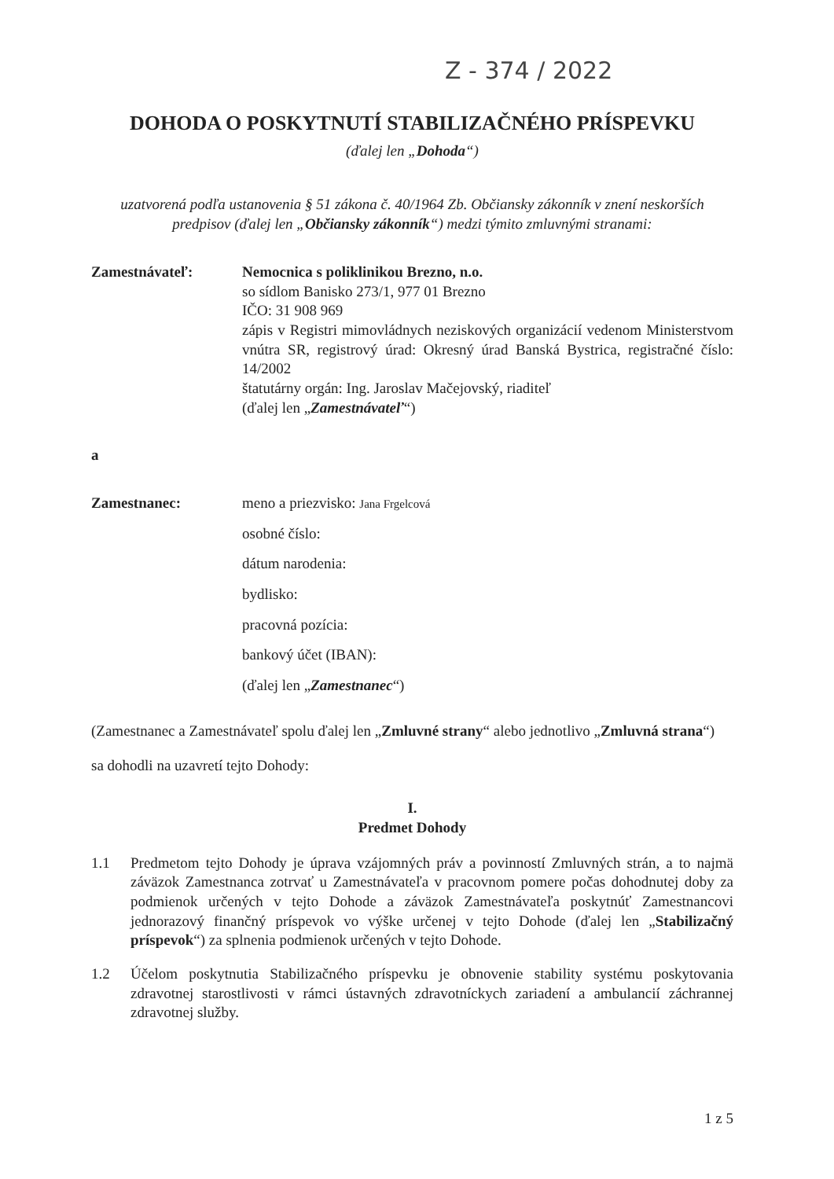Z - 374 / 2022
DOHODA O POSKYTNUTÍ STABILIZAČNÉHO PRÍSPEVKU
(ďalej len „Dohoda“)
uzatvorená podľa ustanovenia § 51 zákona č. 40/1964 Zb. Občiansky zákonník v znení neskorších predpisov (ďalej len „Občiansky zákonník“) medzi týmito zmluvnými stranami:
Zamestnávateľ: Nemocnica s poliklinikou Brezno, n.o.
so sídlom Banisko 273/1, 977 01 Brezno
IČO: 31 908 969
zápis v Registri mimovládnych neziskových organizácií vedenom Ministerstvom vnútra SR, registrový úrad: Okresný úrad Banská Bystrica, registračné číslo: 14/2002
štatutárny orgán: Ing. Jaroslav Mačejovský, riaditeľ
(ďalej len „Zamestnávateľ“)
a
Zamestnanec: meno a priezvisko: Jana Frgelcová
osobné číslo:
dátum narodenia:
bydlisko:
pracovná pozícia:
bankový účet (IBAN):
(ďalej len „Zamestnanec“)
(Zamestnanec a Zamestnávateľ spolu ďalej len „Zmluvné strany“ alebo jednotlivo „Zmluvná strana“)
sa dohodli na uzavretí tejto Dohody:
I.
Predmet Dohody
1.1 Predmetom tejto Dohody je úprava vzájomných práv a povinností Zmluvných strán, a to najmä záväzok Zamestnanca zotrvať u Zamestnávateľa v pracovnom pomere počas dohodnutej doby za podmienok určených v tejto Dohode a záväzok Zamestnávateľa poskytnúť Zamestnancovi jednorazový finančný príspevok vo výške určenej v tejto Dohode (ďalej len „Stabilizačný príspevok“) za splnenia podmienok určených v tejto Dohode.
1.2 Účelom poskytnutia Stabilizačného príspevku je obnovenie stability systému poskytovania zdravotnej starostlivosti v rámci ústavných zdravotníckych zariadení a ambulancií záchrannej zdravotnej služby.
1 z 5